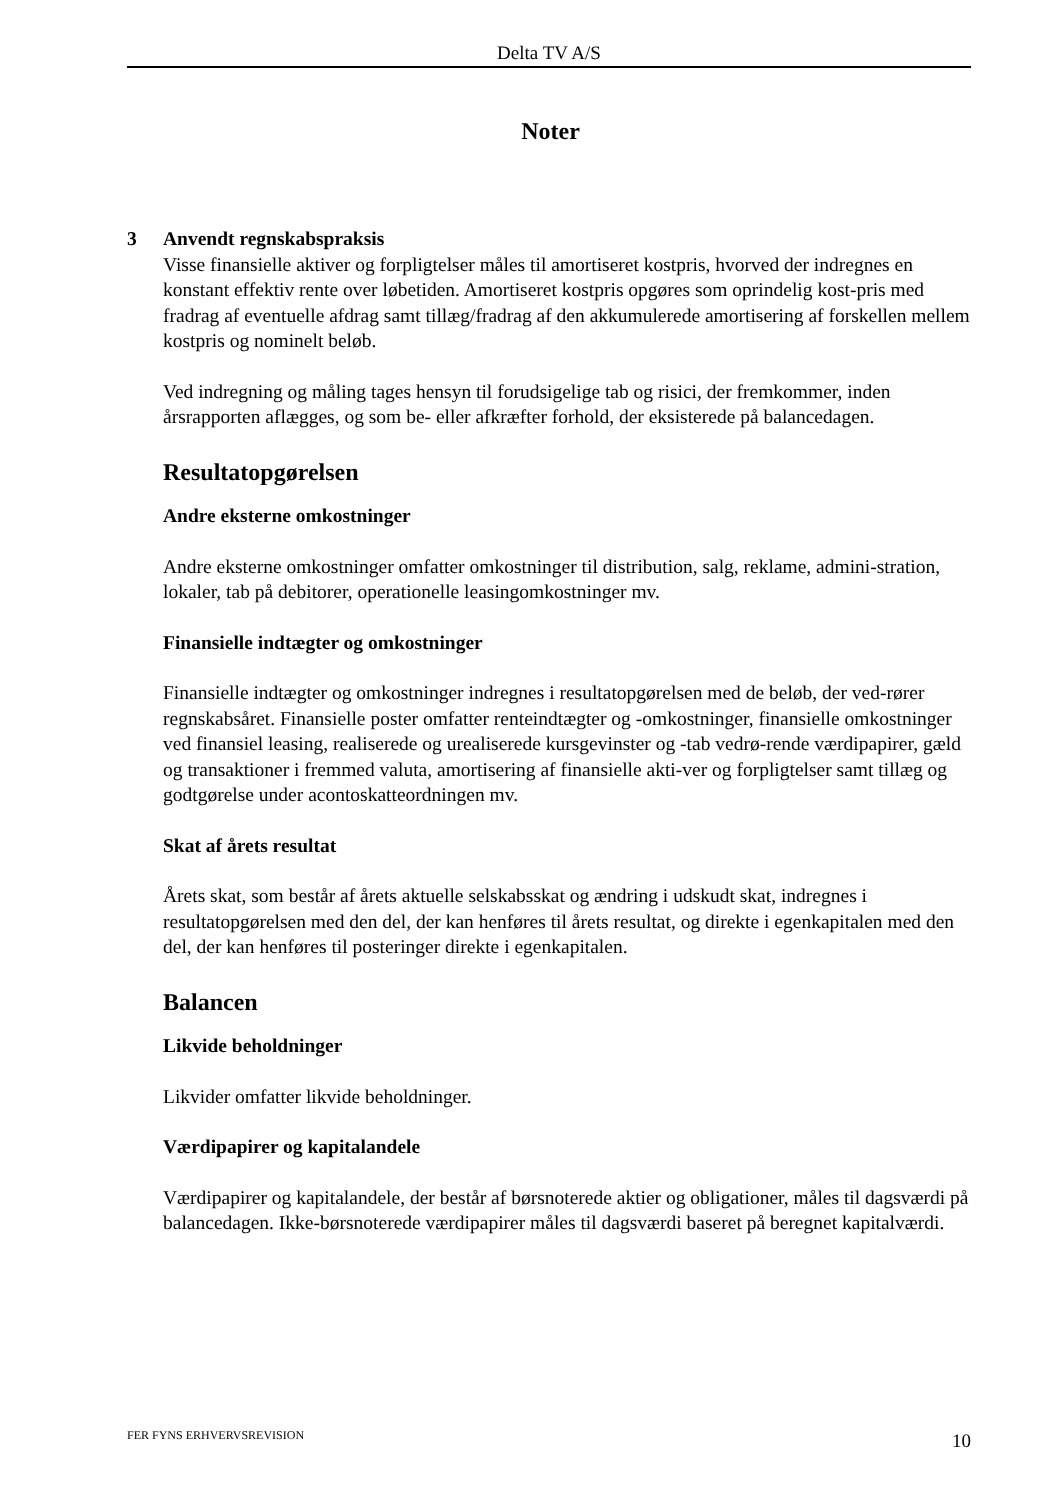Delta TV A/S
Noter
3 Anvendt regnskabspraksis
Visse finansielle aktiver og forpligtelser måles til amortiseret kostpris, hvorved der indregnes en konstant effektiv rente over løbetiden. Amortiseret kostpris opgøres som oprindelig kost-pris med fradrag af eventuelle afdrag samt tillæg/fradrag af den akkumulerede amortisering af forskellen mellem kostpris og nominelt beløb.
Ved indregning og måling tages hensyn til forudsigelige tab og risici, der fremkommer, inden årsrapporten aflægges, og som be- eller afkræfter forhold, der eksisterede på balancedagen.
Resultatopgørelsen
Andre eksterne omkostninger
Andre eksterne omkostninger omfatter omkostninger til distribution, salg, reklame, admini-stration, lokaler, tab på debitorer, operationelle leasingomkostninger mv.
Finansielle indtægter og omkostninger
Finansielle indtægter og omkostninger indregnes i resultatopgørelsen med de beløb, der ved-rører regnskabsåret. Finansielle poster omfatter renteindtægter og -omkostninger, finansielle omkostninger ved finansiel leasing, realiserede og urealiserede kursgevinster og -tab vedrø-rende værdipapirer, gæld og transaktioner i fremmed valuta, amortisering af finansielle akti-ver og forpligtelser samt tillæg og godtgørelse under acontoskatteordningen mv.
Skat af årets resultat
Årets skat, som består af årets aktuelle selskabsskat og ændring i udskudt skat, indregnes i resultatopgørelsen med den del, der kan henføres til årets resultat, og direkte i egenkapitalen med den del, der kan henføres til posteringer direkte i egenkapitalen.
Balancen
Likvide beholdninger
Likvider omfatter likvide beholdninger.
Værdipapirer og kapitalandele
Værdipapirer og kapitalandele, der består af børsnoterede aktier og obligationer, måles til dagsværdi på balancedagen. Ikke-børsnoterede værdipapirer måles til dagsværdi baseret på beregnet kapitalværdi.
FER FYNS ERHVERVSREVISION 10